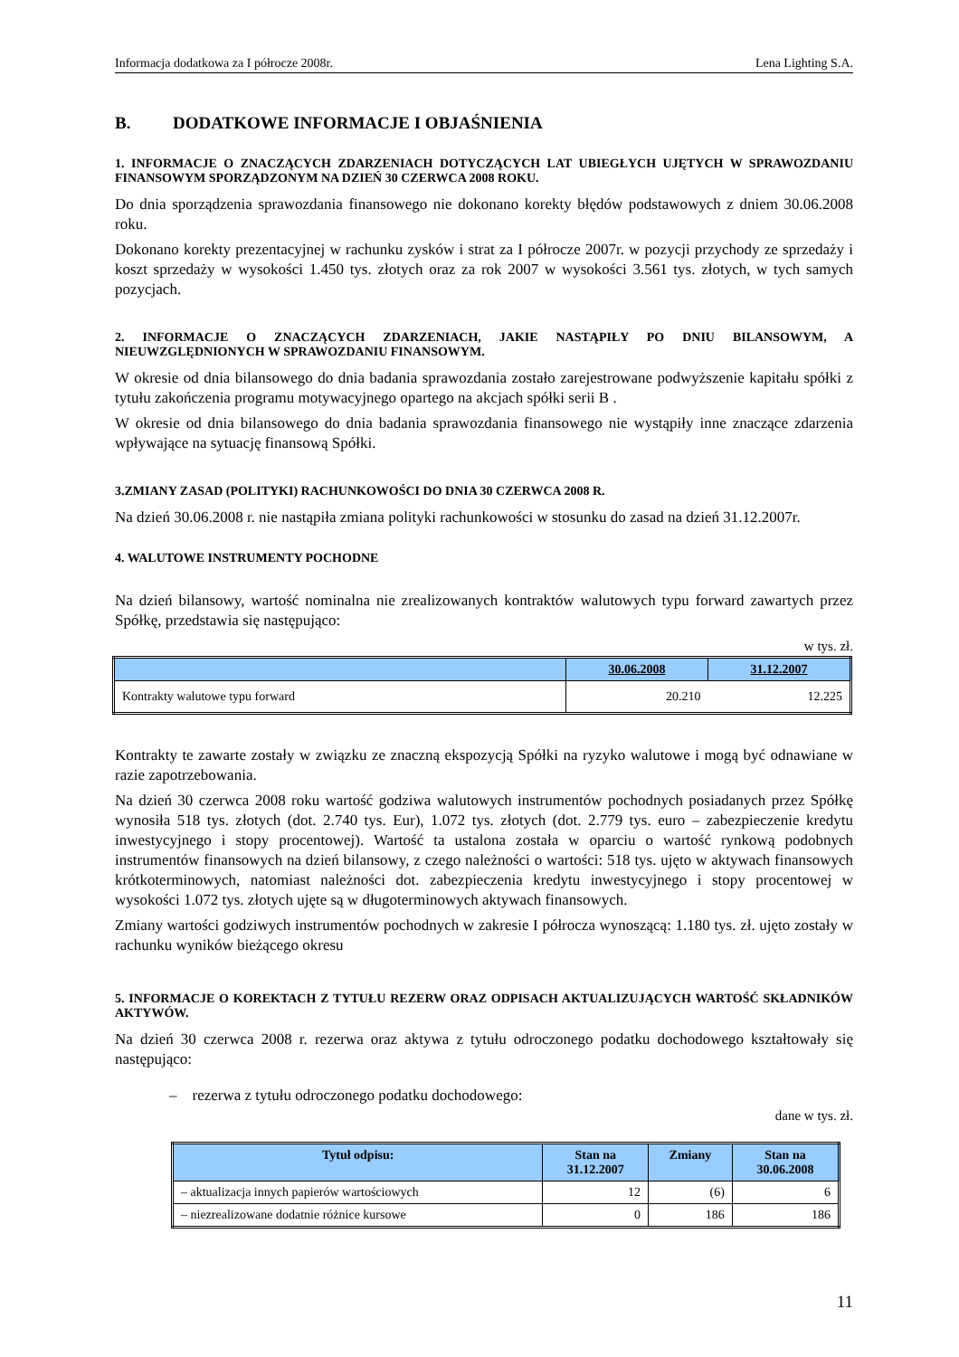Informacja dodatkowa za I półrocze 2008r. Lena Lighting S.A.
B. DODATKOWE INFORMACJE I OBJAŚNIENIA
1. INFORMACJE O ZNACZĄCYCH ZDARZENIACH DOTYCZĄCYCH LAT UBIEGŁYCH UJĘTYCH W SPRAWOZDANIU FINANSOWYM SPORZĄDZONYM NA DZIEŃ 30 CZERWCA 2008 ROKU.
Do dnia sporządzenia sprawozdania finansowego nie dokonano korekty błędów podstawowych z dniem 30.06.2008 roku.
Dokonano korekty prezentacyjnej w rachunku zysków i strat za I półrocze 2007r. w pozycji przychody ze sprzedaży i koszt sprzedaży w wysokości 1.450 tys. złotych oraz za rok 2007 w wysokości 3.561 tys. złotych, w tych samych pozycjach.
2. INFORMACJE O ZNACZĄCYCH ZDARZENIACH, JAKIE NASTĄPIŁY PO DNIU BILANSOWYM, A NIEUWZGLĘDNIONYCH W SPRAWOZDANIU FINANSOWYM.
W okresie od dnia bilansowego do dnia badania sprawozdania zostało zarejestrowane podwyższenie kapitału spółki z tytułu zakończenia programu motywacyjnego opartego na akcjach spółki serii B .
W okresie od dnia bilansowego do dnia badania sprawozdania finansowego nie wystąpiły inne znaczące zdarzenia wpływające na sytuację finansową Spółki.
3.ZMIANY ZASAD (POLITYKI) RACHUNKOWOŚCI DO DNIA 30 CZERWCA 2008 R.
Na dzień 30.06.2008 r. nie nastąpiła zmiana polityki rachunkowości w stosunku do zasad na dzień 31.12.2007r.
4. WALUTOWE INSTRUMENTY POCHODNE
Na dzień bilansowy, wartość nominalna nie zrealizowanych kontraktów walutowych typu forward zawartych przez Spółkę, przedstawia się następująco:
w tys. zł.
| | 30.06.2008 | 31.12.2007 |
| --- | --- | --- |
| Kontrakty walutowe typu forward | 20.210 | 12.225 |
Kontrakty te zawarte zostały w związku ze znaczną ekspozycją Spółki na ryzyko walutowe i mogą być odnawiane w razie zapotrzebowania.
Na dzień 30 czerwca 2008 roku wartość godziwa walutowych instrumentów pochodnych posiadanych przez Spółkę wynosiła 518 tys. złotych (dot. 2.740 tys. Eur), 1.072 tys. złotych (dot. 2.779 tys. euro – zabezpieczenie kredytu inwestycyjnego i stopy procentowej). Wartość ta ustalona została w oparciu o wartość rynkową podobnych instrumentów finansowych na dzień bilansowy, z czego należności o wartości: 518 tys. ujęto w aktywach finansowych krótkoterminowych, natomiast należności dot. zabezpieczenia kredytu inwestycyjnego i stopy procentowej w wysokości 1.072 tys. złotych ujęte są w długoterminowych aktywach finansowych.
Zmiany wartości godziwych instrumentów pochodnych w zakresie I półrocza wynoszącą: 1.180 tys. zł. ujęto zostały w rachunku wyników bieżącego okresu
5. INFORMACJE O KOREKTACH Z TYTUŁU REZERW ORAZ ODPISACH AKTUALIZUJĄCYCH WARTOŚĆ SKŁADNIKÓW AKTYWÓW.
Na dzień 30 czerwca 2008 r. rezerwa oraz aktywa z tytułu odroczonego podatku dochodowego kształtowały się następująco:
– rezerwa z tytułu odroczonego podatku dochodowego:
dane w tys. zł.
| Tytuł odpisu: | Stan na 31.12.2007 | Zmiany | Stan na 30.06.2008 |
| --- | --- | --- | --- |
| – aktualizacja innych papierów wartościowych | 12 | (6) | 6 |
| – niezrealizowane dodatnie różnice kursowe | 0 | 186 | 186 |
11